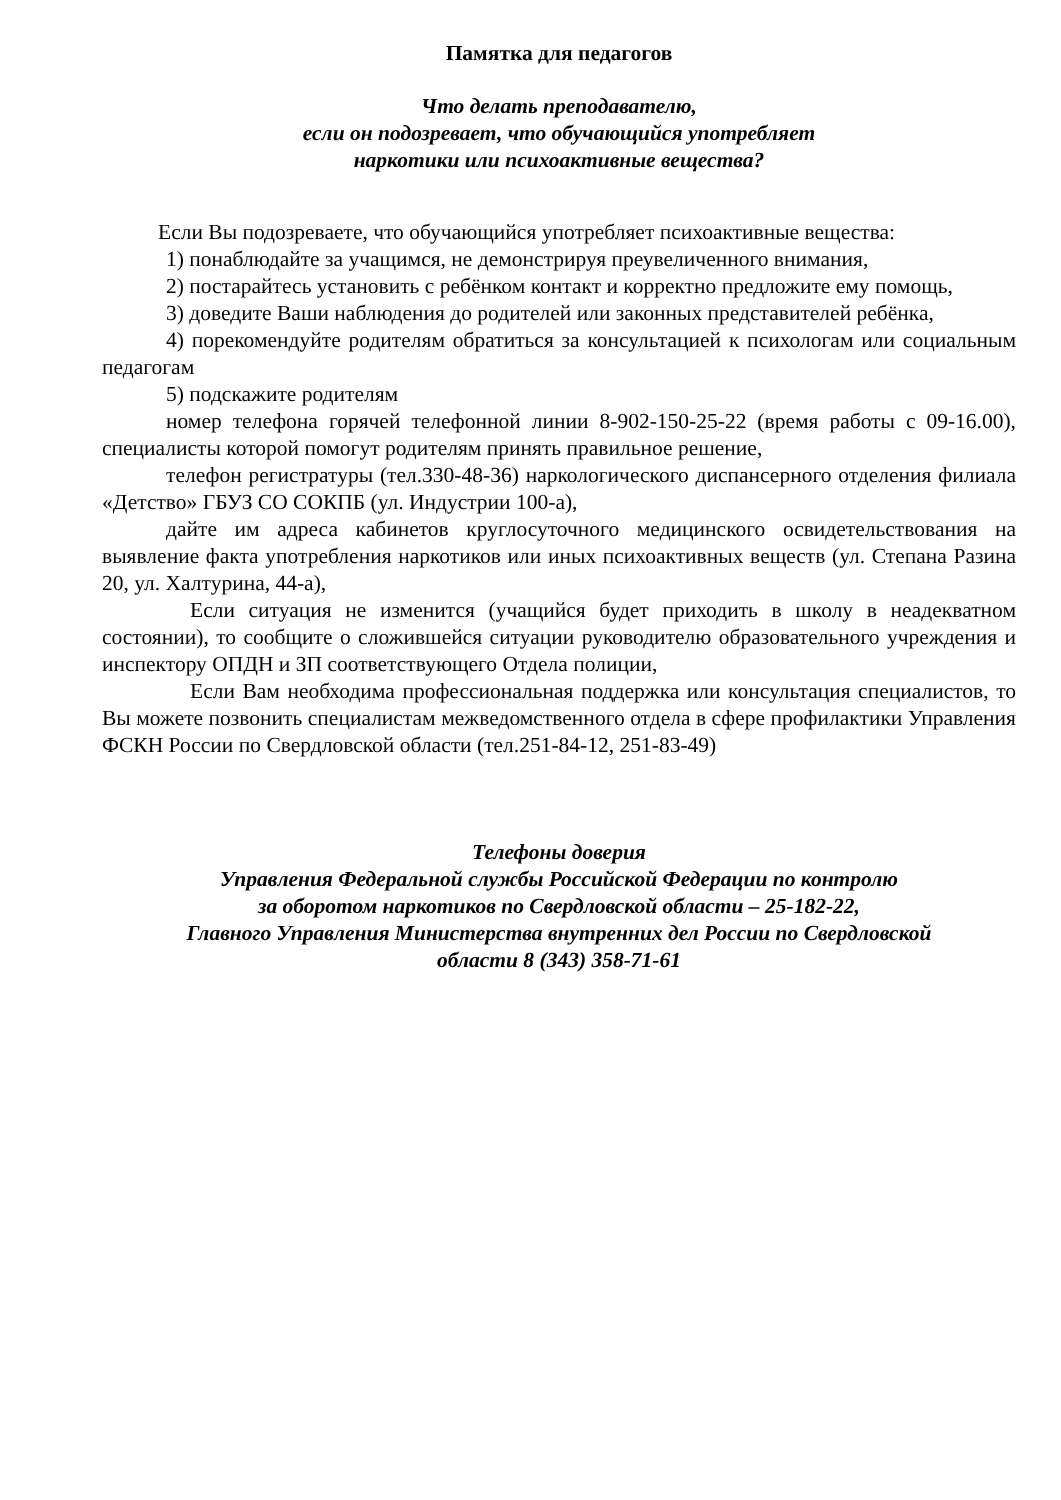Памятка для педагогов
Что делать преподавателю,
если он подозревает, что обучающийся употребляет
наркотики или психоактивные вещества?
Если Вы подозреваете, что обучающийся употребляет психоактивные вещества:
1) понаблюдайте за учащимся, не демонстрируя преувеличенного внимания,
2) постарайтесь установить с ребёнком контакт и корректно предложите ему помощь,
3) доведите Ваши наблюдения до родителей или законных представителей ребёнка,
4) порекомендуйте родителям обратиться за консультацией к психологам или социальным педагогам
5) подскажите родителям
номер телефона горячей телефонной линии 8-902-150-25-22 (время работы с 09-16.00), специалисты которой помогут родителям принять правильное решение,
телефон регистратуры (тел.330-48-36) наркологического диспансерного отделения филиала «Детство» ГБУЗ СО СОКПБ (ул. Индустрии 100-а),
дайте им адреса кабинетов круглосуточного медицинского освидетельствования на выявление факта употребления наркотиков или иных психоактивных веществ (ул. Степана Разина 20, ул. Халтурина, 44-а),
Если ситуация не изменится (учащийся будет приходить в школу в неадекватном состоянии), то сообщите о сложившейся ситуации руководителю образовательного учреждения и инспектору ОПДН и ЗП соответствующего Отдела полиции,
Если Вам необходима профессиональная поддержка или консультация специалистов, то Вы можете позвонить специалистам межведомственного отдела в сфере профилактики Управления ФСКН России по Свердловской области (тел.251-84-12, 251-83-49)
Телефоны доверия
Управления Федеральной службы Российской Федерации по контролю
за оборотом наркотиков по Свердловской области – 25-182-22,
Главного Управления Министерства внутренних дел России по Свердловской
области 8 (343) 358-71-61